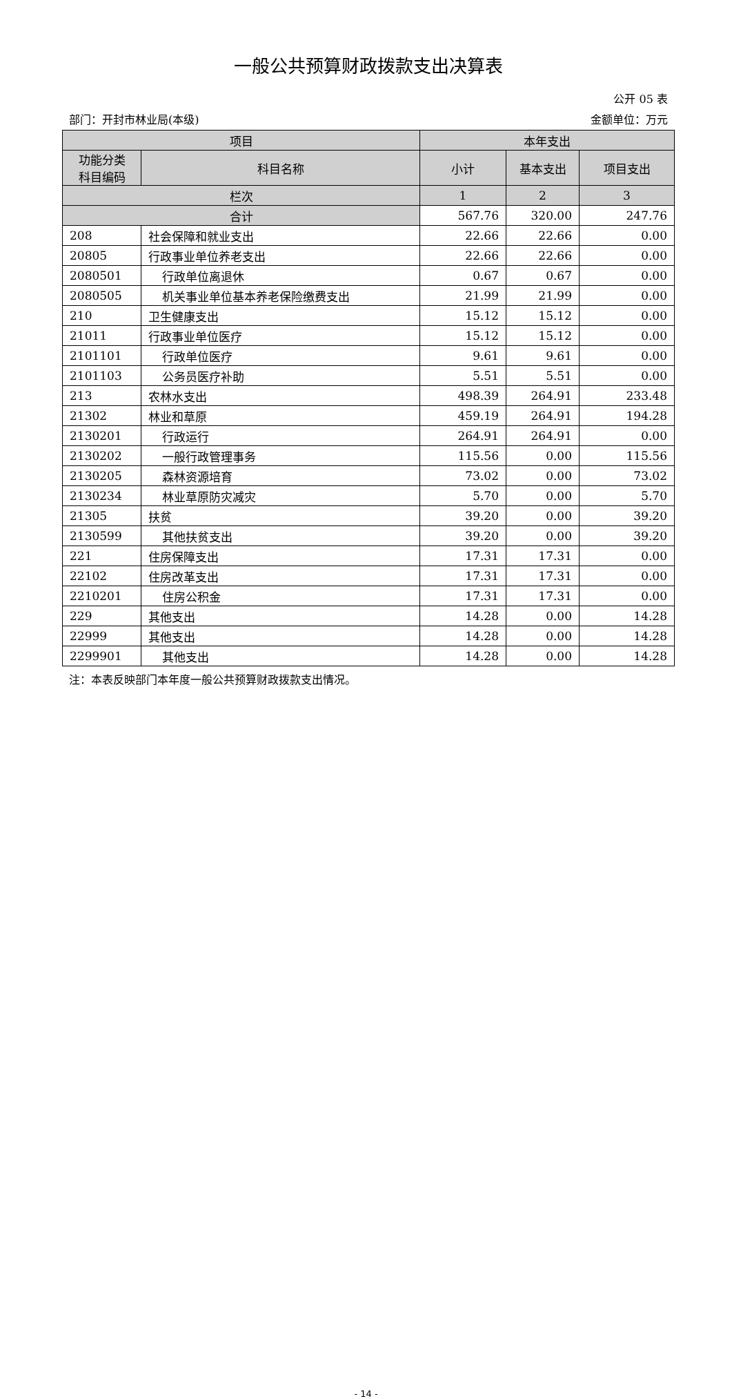一般公共预算财政拨款支出决算表
公开 05 表
部门：开封市林业局(本级) 金额单位：万元
| 项目 | | 本年支出 | | |
| --- | --- | --- | --- | --- |
| 功能分类 科目编码 | 科目名称 | 小计 | 基本支出 | 项目支出 |
| 栏次 | | 1 | 2 | 3 |
| 合计 | | 567.76 | 320.00 | 247.76 |
| 208 | 社会保障和就业支出 | 22.66 | 22.66 | 0.00 |
| 20805 | 行政事业单位养老支出 | 22.66 | 22.66 | 0.00 |
| 2080501 | 行政单位离退休 | 0.67 | 0.67 | 0.00 |
| 2080505 | 机关事业单位基本养老保险缴费支出 | 21.99 | 21.99 | 0.00 |
| 210 | 卫生健康支出 | 15.12 | 15.12 | 0.00 |
| 21011 | 行政事业单位医疗 | 15.12 | 15.12 | 0.00 |
| 2101101 | 行政单位医疗 | 9.61 | 9.61 | 0.00 |
| 2101103 | 公务员医疗补助 | 5.51 | 5.51 | 0.00 |
| 213 | 农林水支出 | 498.39 | 264.91 | 233.48 |
| 21302 | 林业和草原 | 459.19 | 264.91 | 194.28 |
| 2130201 | 行政运行 | 264.91 | 264.91 | 0.00 |
| 2130202 | 一般行政管理事务 | 115.56 | 0.00 | 115.56 |
| 2130205 | 森林资源培育 | 73.02 | 0.00 | 73.02 |
| 2130234 | 林业草原防灾减灾 | 5.70 | 0.00 | 5.70 |
| 21305 | 扶贫 | 39.20 | 0.00 | 39.20 |
| 2130599 | 其他扶贫支出 | 39.20 | 0.00 | 39.20 |
| 221 | 住房保障支出 | 17.31 | 17.31 | 0.00 |
| 22102 | 住房改革支出 | 17.31 | 17.31 | 0.00 |
| 2210201 | 住房公积金 | 17.31 | 17.31 | 0.00 |
| 229 | 其他支出 | 14.28 | 0.00 | 14.28 |
| 22999 | 其他支出 | 14.28 | 0.00 | 14.28 |
| 2299901 | 其他支出 | 14.28 | 0.00 | 14.28 |
注：本表反映部门本年度一般公共预算财政拨款支出情况。
- 14 -